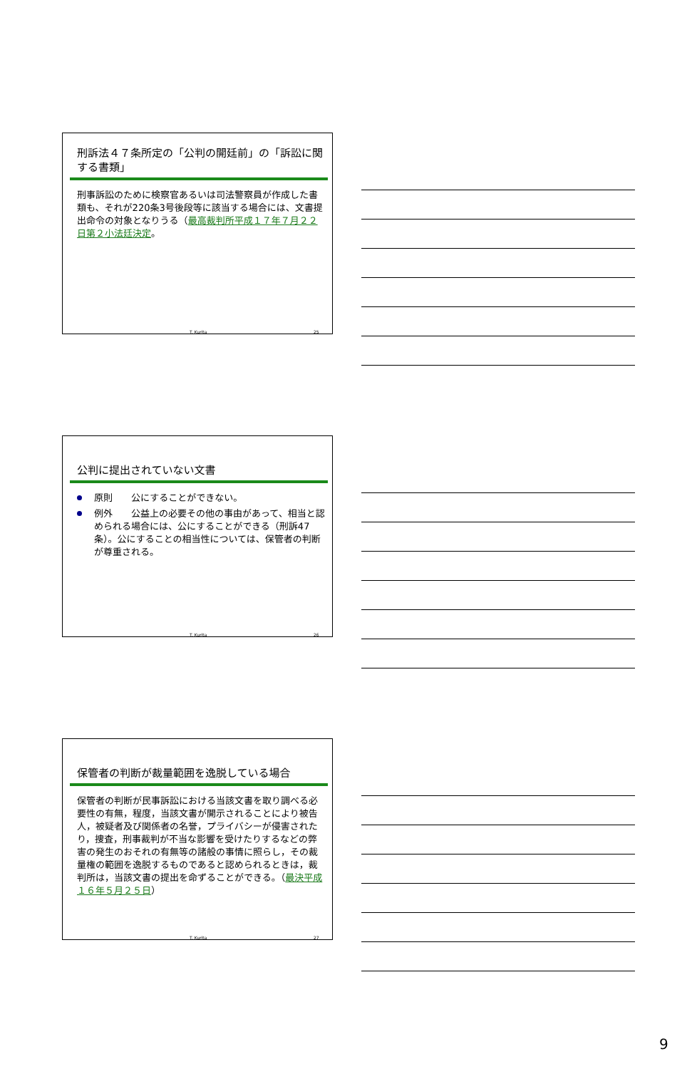刑訴法４７条所定の「公判の開廷前」の「訴訟に関する書類」
刑事訴訟のために検察官あるいは司法警察員が作成した書類も、それが220条3号後段等に該当する場合には、文書提出命令の対象となりうる（最高裁判所平成１７年７月２２日第２小法廷決定。
T. Kurita 25
公判に提出されていない文書
原則　　公にすることができない。
例外　　公益上の必要その他の事由があって、相当と認められる場合には、公にすることができる（刑訴47条）。公にすることの相当性については、保管者の判断が尊重される。
T. Kurita 26
保管者の判断が裁量範囲を逸脱している場合
保管者の判断が民事訴訟における当該文書を取り調べる必要性の有無，程度，当該文書が開示されることにより被告人，被疑者及び関係者の名誉，プライバシーが侵害されたり，捜査，刑事裁判が不当な影響を受けたりするなどの弊害の発生のおそれの有無等の諸般の事情に照らし，その裁量権の範囲を逸脱するものであると認められるときは，裁判所は，当該文書の提出を命ずることができる。（最決平成１６年５月２５日）
T. Kurita 27
9